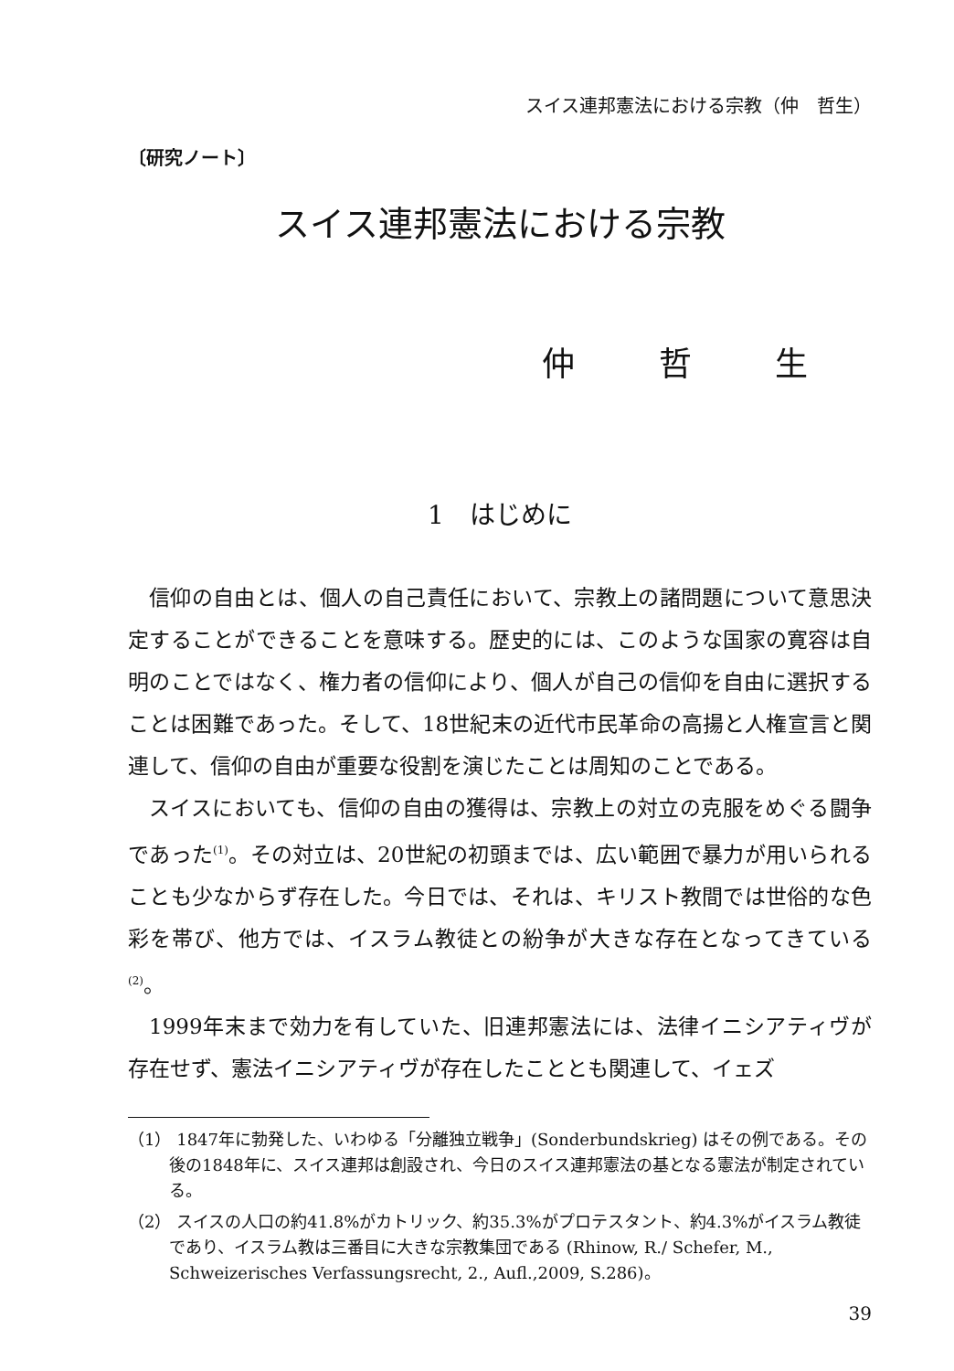スイス連邦憲法における宗教（仲　哲生）
〔研究ノート〕
スイス連邦憲法における宗教
仲 哲 生
1　はじめに
信仰の自由とは、個人の自己責任において、宗教上の諸問題について意思決定することができることを意味する。歴史的には、このような国家の寛容は自明のことではなく、権力者の信仰により、個人が自己の信仰を自由に選択することは困難であった。そして、18世紀末の近代市民革命の高揚と人権宣言と関連して、信仰の自由が重要な役割を演じたことは周知のことである。
スイスにおいても、信仰の自由の獲得は、宗教上の対立の克服をめぐる闘争であった<sup>(1)</sup>。その対立は、20世紀の初頭までは、広い範囲で暴力が用いられることも少なからず存在した。今日では、それは、キリスト教間では世俗的な色彩を帯び、他方では、イスラム教徒との紛争が大きな存在となってきている<sup>(2)</sup>。
1999年末まで効力を有していた、旧連邦憲法には、法律イニシアティヴが存在せず、憲法イニシアティヴが存在したこととも関連して、イェズ
（1） 1847年に勃発した、いわゆる「分離独立戦争」(Sonderbundskrieg) はその例である。その後の1848年に、スイス連邦は創設され、今日のスイス連邦憲法の基となる憲法が制定されている。
（2） スイスの人口の約41.8%がカトリック、約35.3%がプロテスタント、約4.3%がイスラム教徒であり、イスラム教は三番目に大きな宗教集団である (Rhinow, R./ Schefer, M., Schweizerisches Verfassungsrecht, 2., Aufl.,2009, S.286)。
39